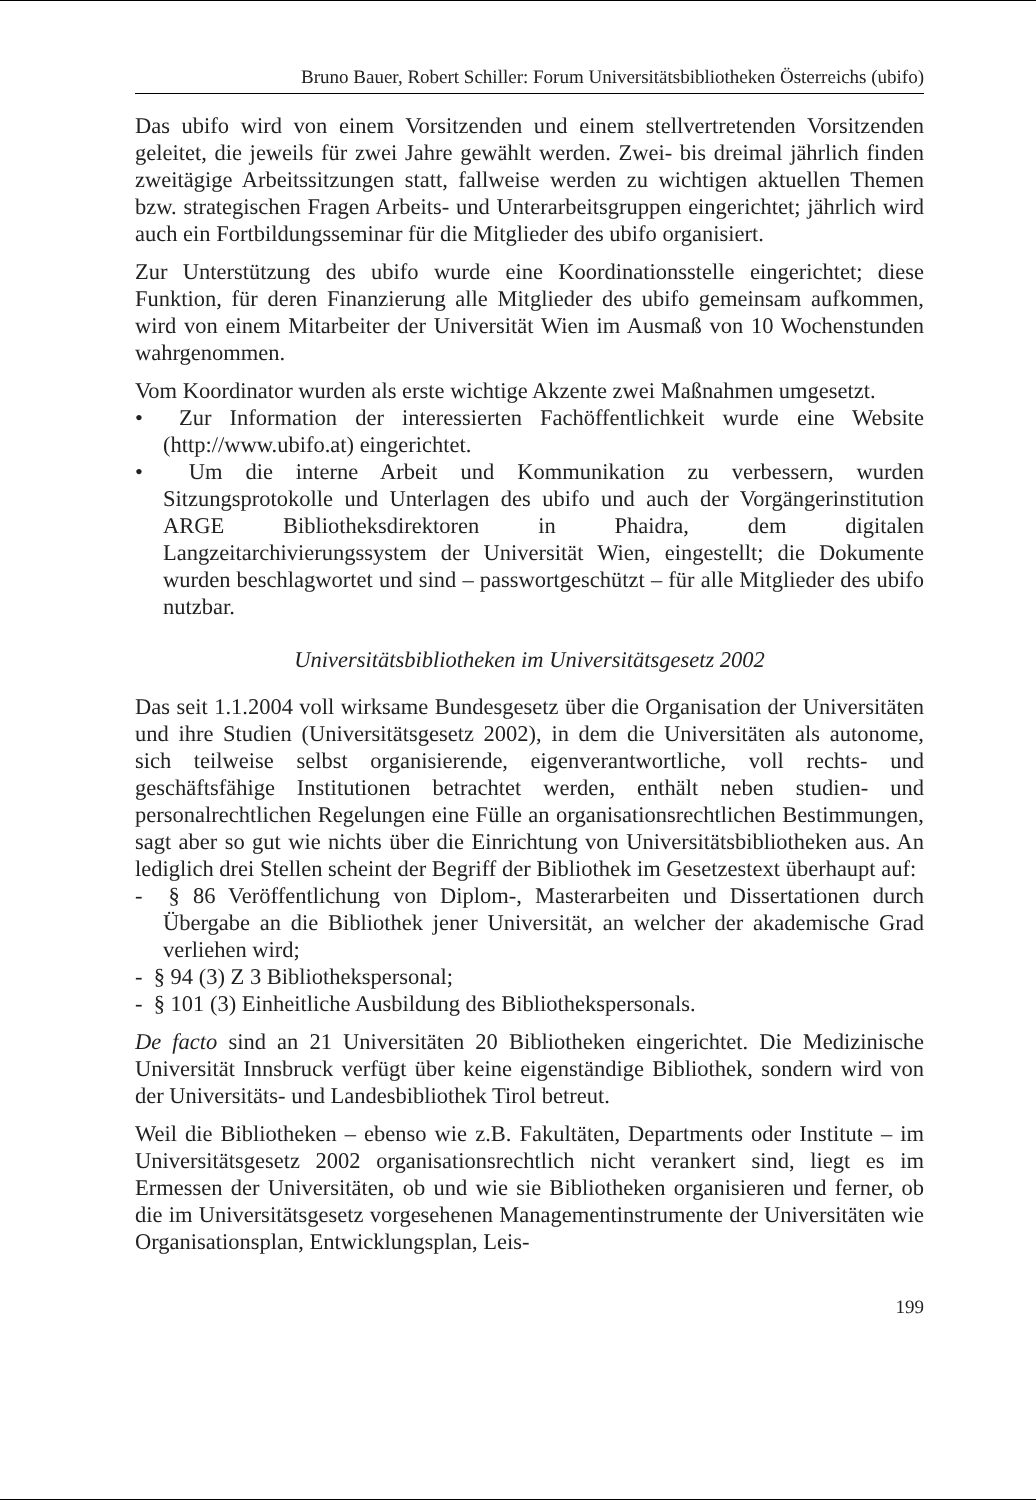Bruno Bauer, Robert Schiller: Forum Universitätsbibliotheken Österreichs (ubifo)
Das ubifo wird von einem Vorsitzenden und einem stellvertretenden Vorsitzenden geleitet, die jeweils für zwei Jahre gewählt werden. Zwei- bis dreimal jährlich finden zweitägige Arbeitssitzungen statt, fallweise werden zu wichtigen aktuellen Themen bzw. strategischen Fragen Arbeits- und Unterarbeitsgruppen eingerichtet; jährlich wird auch ein Fortbildungsseminar für die Mitglieder des ubifo organisiert.
Zur Unterstützung des ubifo wurde eine Koordinationsstelle eingerichtet; diese Funktion, für deren Finanzierung alle Mitglieder des ubifo gemeinsam aufkommen, wird von einem Mitarbeiter der Universität Wien im Ausmaß von 10 Wochenstunden wahrgenommen.
Vom Koordinator wurden als erste wichtige Akzente zwei Maßnahmen umgesetzt.
• Zur Information der interessierten Fachöffentlichkeit wurde eine Website (http://www.ubifo.at) eingerichtet.
• Um die interne Arbeit und Kommunikation zu verbessern, wurden Sitzungsprotokolle und Unterlagen des ubifo und auch der Vorgängerinstitution ARGE Bibliotheksdirektoren in Phaidra, dem digitalen Langzeitarchivierungssystem der Universität Wien, eingestellt; die Dokumente wurden beschlagwortet und sind – passwortgeschützt – für alle Mitglieder des ubifo nutzbar.
Universitätsbibliotheken im Universitätsgesetz 2002
Das seit 1.1.2004 voll wirksame Bundesgesetz über die Organisation der Universitäten und ihre Studien (Universitätsgesetz 2002), in dem die Universitäten als autonome, sich teilweise selbst organisierende, eigenverantwortliche, voll rechts- und geschäftsfähige Institutionen betrachtet werden, enthält neben studien- und personalrechtlichen Regelungen eine Fülle an organisationsrechtlichen Bestimmungen, sagt aber so gut wie nichts über die Einrichtung von Universitätsbibliotheken aus. An lediglich drei Stellen scheint der Begriff der Bibliothek im Gesetzestext überhaupt auf:
- § 86 Veröffentlichung von Diplom-, Masterarbeiten und Dissertationen durch Übergabe an die Bibliothek jener Universität, an welcher der akademische Grad verliehen wird;
- § 94 (3) Z 3 Bibliothekspersonal;
- § 101 (3) Einheitliche Ausbildung des Bibliothekspersonals.
De facto sind an 21 Universitäten 20 Bibliotheken eingerichtet. Die Medizinische Universität Innsbruck verfügt über keine eigenständige Bibliothek, sondern wird von der Universitäts- und Landesbibliothek Tirol betreut.
Weil die Bibliotheken – ebenso wie z.B. Fakultäten, Departments oder Institute – im Universitätsgesetz 2002 organisationsrechtlich nicht verankert sind, liegt es im Ermessen der Universitäten, ob und wie sie Bibliotheken organisieren und ferner, ob die im Universitätsgesetz vorgesehenen Managementinstrumente der Universitäten wie Organisationsplan, Entwicklungsplan, Leis-
199